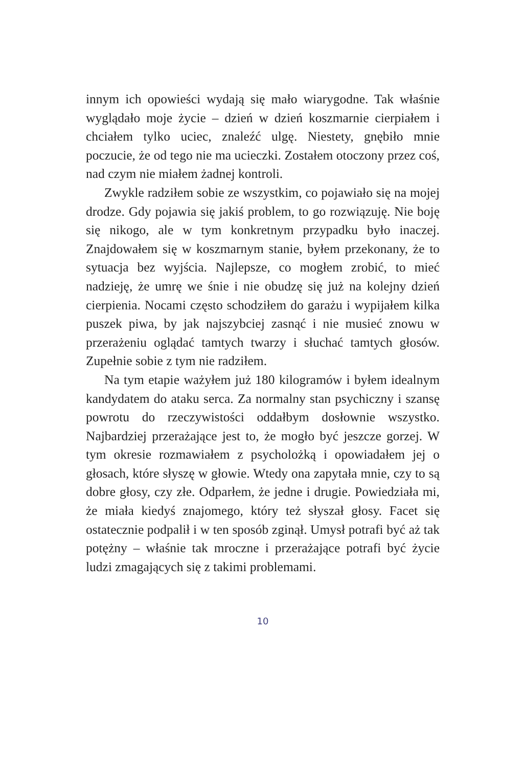innym ich opowieści wydają się mało wiarygodne. Tak właśnie wyglądało moje życie – dzień w dzień koszmarnie cierpiałem i chciałem tylko uciec, znaleźć ulgę. Niestety, gnębiło mnie poczucie, że od tego nie ma ucieczki. Zostałem otoczony przez coś, nad czym nie miałem żadnej kontroli.
Zwykle radziłem sobie ze wszystkim, co pojawiało się na mojej drodze. Gdy pojawia się jakiś problem, to go rozwiązuję. Nie boję się nikogo, ale w tym konkretnym przypadku było inaczej. Znajdowałem się w koszmarnym stanie, byłem przekonany, że to sytuacja bez wyjścia. Najlepsze, co mogłem zrobić, to mieć nadzieję, że umrę we śnie i nie obudzę się już na kolejny dzień cierpienia. Nocami często schodziłem do garażu i wypijałem kilka puszek piwa, by jak najszybciej zasnąć i nie musieć znowu w przerażeniu oglądać tamtych twarzy i słuchać tamtych głosów. Zupełnie sobie z tym nie radziłem.
Na tym etapie ważyłem już 180 kilogramów i byłem idealnym kandydatem do ataku serca. Za normalny stan psychiczny i szansę powrotu do rzeczywistości oddałbym dosłownie wszystko. Najbardziej przerażające jest to, że mogło być jeszcze gorzej. W tym okresie rozmawiałem z psycholożką i opowiadałem jej o głosach, które słyszę w głowie. Wtedy ona zapytała mnie, czy to są dobre głosy, czy złe. Odparłem, że jedne i drugie. Powiedziała mi, że miała kiedyś znajomego, który też słyszał głosy. Facet się ostatecznie podpalił i w ten sposób zginął. Umysł potrafi być aż tak potężny – właśnie tak mroczne i przerażające potrafi być życie ludzi zmagających się z takimi problemami.
10